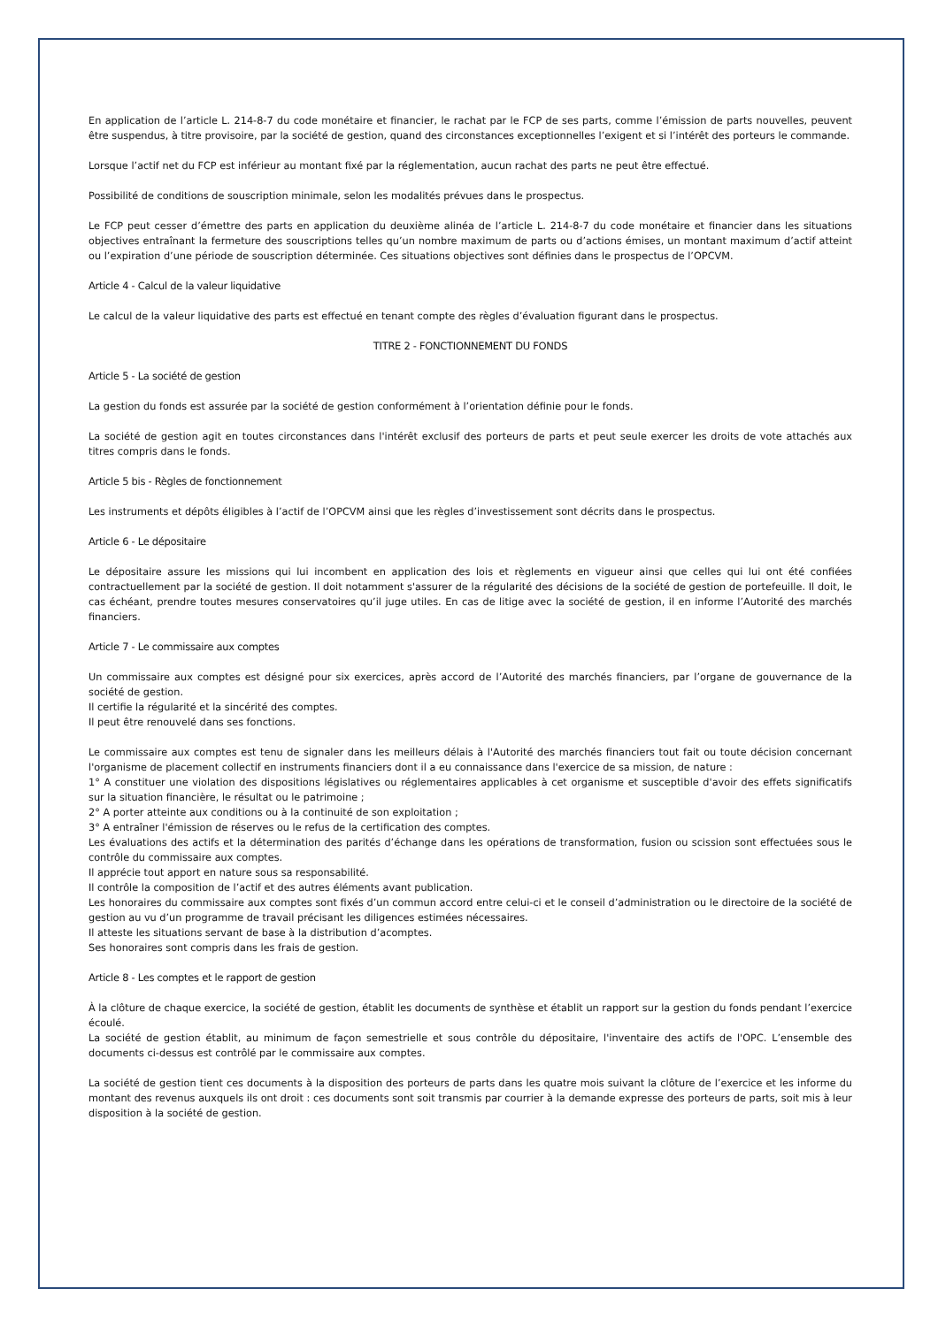En application de l’article L. 214-8-7 du code monétaire et financier, le rachat par le FCP de ses parts, comme l’émission de parts nouvelles, peuvent être suspendus, à titre provisoire, par la société de gestion, quand des circonstances exceptionnelles l’exigent et si l’intérêt des porteurs le commande.
Lorsque l’actif net du FCP est inférieur au montant fixé par la réglementation, aucun rachat des parts ne peut être effectué.
Possibilité de conditions de souscription minimale, selon les modalités prévues dans le prospectus.
Le FCP peut cesser d’émettre des parts en application du deuxième alinéa de l’article L. 214-8-7 du code monétaire et financier dans les situations objectives entraînant la fermeture des souscriptions telles qu’un nombre maximum de parts ou d’actions émises, un montant maximum d’actif atteint ou l’expiration d’une période de souscription déterminée. Ces situations objectives sont définies dans le prospectus de l’OPCVM.
Article 4 - Calcul de la valeur liquidative
Le calcul de la valeur liquidative des parts est effectué en tenant compte des règles d’évaluation figurant dans le prospectus.
TITRE 2 - FONCTIONNEMENT DU FONDS
Article 5 - La société de gestion
La gestion du fonds est assurée par la société de gestion conformément à l’orientation définie pour le fonds.
La société de gestion agit en toutes circonstances dans l'intérêt exclusif des porteurs de parts et peut seule exercer les droits de vote attachés aux titres compris dans le fonds.
Article 5 bis - Règles de fonctionnement
Les instruments et dépôts éligibles à l’actif de l’OPCVM ainsi que les règles d’investissement sont décrits dans le prospectus.
Article 6 - Le dépositaire
Le dépositaire assure les missions qui lui incombent en application des lois et règlements en vigueur ainsi que celles qui lui ont été confiées contractuellement par la société de gestion. Il doit notamment s'assurer de la régularité des décisions de la société de gestion de portefeuille. Il doit, le cas échéant, prendre toutes mesures conservatoires qu’il juge utiles. En cas de litige avec la société de gestion, il en informe l’Autorité des marchés financiers.
Article 7 - Le commissaire aux comptes
Un commissaire aux comptes est désigné pour six exercices, après accord de l’Autorité des marchés financiers, par l’organe de gouvernance de la société de gestion.
Il certifie la régularité et la sincérité des comptes.
Il peut être renouvelé dans ses fonctions.
Le commissaire aux comptes est tenu de signaler dans les meilleurs délais à l'Autorité des marchés financiers tout fait ou toute décision concernant l'organisme de placement collectif en instruments financiers dont il a eu connaissance dans l'exercice de sa mission, de nature :
1° A constituer une violation des dispositions législatives ou réglementaires applicables à cet organisme et susceptible d'avoir des effets significatifs sur la situation financière, le résultat ou le patrimoine ;
2° A porter atteinte aux conditions ou à la continuité de son exploitation ;
3° A entraîner l'émission de réserves ou le refus de la certification des comptes.
Les évaluations des actifs et la détermination des parités d’échange dans les opérations de transformation, fusion ou scission sont effectuées sous le contrôle du commissaire aux comptes.
Il apprécie tout apport en nature sous sa responsabilité.
Il contrôle la composition de l’actif et des autres éléments avant publication.
Les honoraires du commissaire aux comptes sont fixés d’un commun accord entre celui-ci et le conseil d’administration ou le directoire de la société de gestion au vu d’un programme de travail précisant les diligences estimées nécessaires.
Il atteste les situations servant de base à la distribution d’acomptes.
Ses honoraires sont compris dans les frais de gestion.
Article 8 - Les comptes et le rapport de gestion
À la clôture de chaque exercice, la société de gestion, établit les documents de synthèse et établit un rapport sur la gestion du fonds pendant l’exercice écoulé.
La société de gestion établit, au minimum de façon semestrielle et sous contrôle du dépositaire, l'inventaire des actifs de l'OPC. L’ensemble des documents ci-dessus est contrôlé par le commissaire aux comptes.
La société de gestion tient ces documents à la disposition des porteurs de parts dans les quatre mois suivant la clôture de l’exercice et les informe du montant des revenus auxquels ils ont droit : ces documents sont soit transmis par courrier à la demande expresse des porteurs de parts, soit mis à leur disposition à la société de gestion.